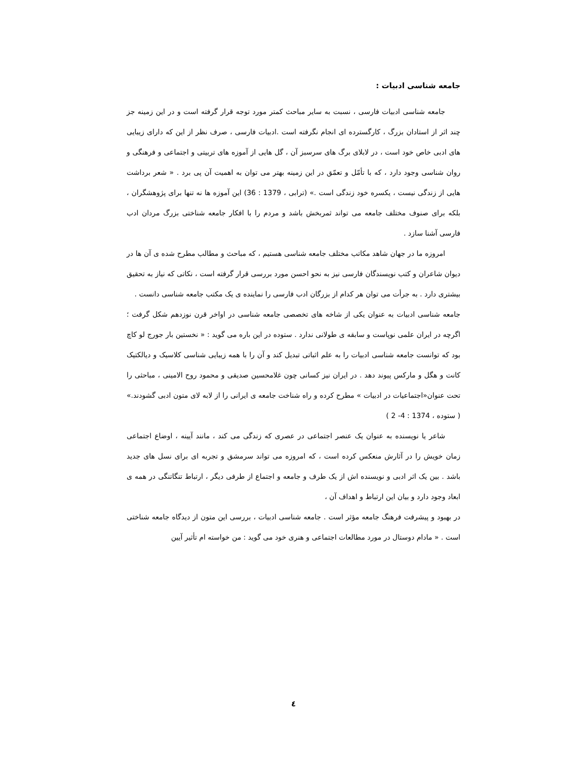جامعه شناسی ادبیات :
جامعه شناسی ادبیات فارسی ، نسبت به سایر مباحث کمتر مورد توجه قرار گرفته است و در این زمینه جز چند اثر از استادان بزرگ ، کارگسترده ای انجام نگرفته است .ادبیات فارسی ، صرف نظر از این که دارای زیبایی های ادبی خاص خود است ، در لابلای برگ های سرسبز آن ، گل هایی از آموزه های تربیتی و اجتماعی و فرهنگی و روان شناسی وجود دارد ، که با تأمّل و تعمّق در این زمینه بهتر می توان به اهمیت آن پی برد . « شعر برداشت هایی از زندگی نیست ، یکسره خود زندگی است .» (ترابی ، 1379 : 36) این آموزه ها نه تنها برای پژوهشگران ، بلکه برای صنوف مختلف جامعه می تواند ثمربخش باشد و مردم را با افکار جامعه شناختی بزرگ مردان ادب فارسی آشنا سازد .
امروزه ما در جهان شاهد مکاتب مختلف جامعه شناسی هستیم ، که مباحث و مطالب مطرح شده ی آن ها در دیوان شاعران و کتب نویسندگان فارسی نیز به نحو احسن مورد بررسی قرار گرفته است ، نکاتی که نیاز به تحقیق بیشتری دارد . به جرأت می توان هر کدام از بزرگان ادب فارسی را نماینده ی یک مکتب جامعه شناسی دانست .
جامعه شناسی ادبیات به عنوان یکی از شاخه های تخصصی جامعه شناسی در اواخر قرن نوزدهم شکل گرفت ؛ اگرچه در ایران علمی نوپاست و سابقه ی طولانی ندارد . ستوده در این باره می گوید : « نخستین بار جورج لو کاچ بود که توانست جامعه شناسی ادبیات را به علم اثباتی تبدیل کند و آن را با همه زیبایی شناسی کلاسیک و دیالکتیک کانت و هگل و مارکس پیوند دهد . در ایران نیز کسانی چون غلامحسین صدیقی و محمود روح الامینی ، مباحثی را تحت عنوان«اجتماعیات در ادبیات » مطرح کرده و راه شناخت جامعه ی ایرانی را از لابه لای متون ادبی گشودند.» ( ستوده ، 1374 : 4- 2 )
شاعر یا نویسنده به عنوان یک عنصر اجتماعی در عصری که زندگی می کند ، مانند آیینه ، اوضاع اجتماعی زمان خویش را در آثارش منعکس کرده است ، که امروزه می تواند سرمشق و تجربه ای برای نسل های جدید باشد . بین یک اثر ادبی و نویسنده اش از یک طرف و جامعه و اجتماع از طرفی دیگر ، ارتباط تنگاتنگی در همه ی ابعاد وجود دارد و بیان این ارتباط و اهداف آن ،
در بهبود و پیشرفت فرهنگ جامعه مؤثر است . جامعه شناسی ادبیات ، بررسی این متون از دیدگاه جامعه شناختی است . « مادام دوستال در مورد مطالعات اجتماعی و هنری خود می گوید : من خواسته ام تأثیر آیین
٤